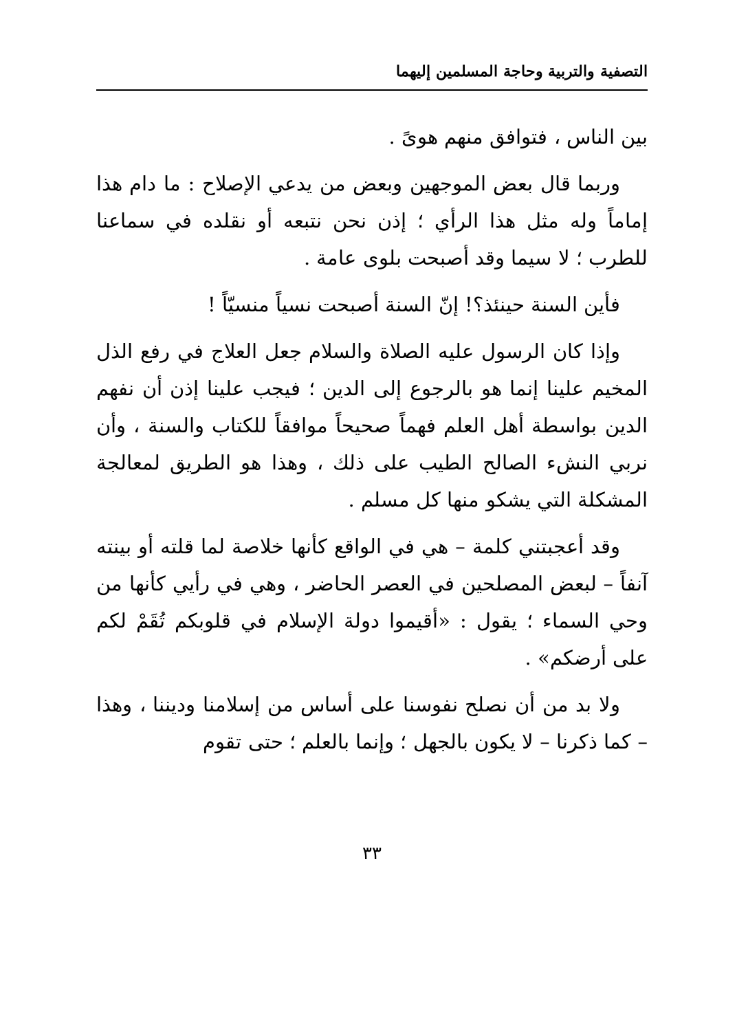التصفية والتربية وحاجة المسلمين إليهما
بين الناس ، فتوافق منهم هوىً .
وربما قال بعض الموجهين وبعض من يدعي الإصلاح : ما دام هذا إماماً وله مثل هذا الرأي ؛ إذن نحن نتبعه أو نقلده في سماعنا للطرب ؛ لا سيما وقد أصبحت بلوى عامة .
فأين السنة حينئذ؟! إنّ السنة أصبحت نسياً منسيّاً !
وإذا كان الرسول عليه الصلاة والسلام جعل العلاج في رفع الذل المخيم علينا إنما هو بالرجوع إلى الدين ؛ فيجب علينا إذن أن نفهم الدين بواسطة أهل العلم فهماً صحيحاً موافقاً للكتاب والسنة ، وأن نربي النشء الصالح الطيب على ذلك ، وهذا هو الطريق لمعالجة المشكلة التي يشكو منها كل مسلم .
وقد أعجبتني كلمة – هي في الواقع كأنها خلاصة لما قلته أو بينته آنفاً – لبعض المصلحين في العصر الحاضر ، وهي في رأيي كأنها من وحي السماء ؛ يقول : «أقيموا دولة الإسلام في قلوبكم تُقَمْ لكم على أرضكم» .
ولا بد من أن نصلح نفوسنا على أساس من إسلامنا وديننا ، وهذا – كما ذكرنا – لا يكون بالجهل ؛ وإنما بالعلم ؛ حتى تقوم
٣٣